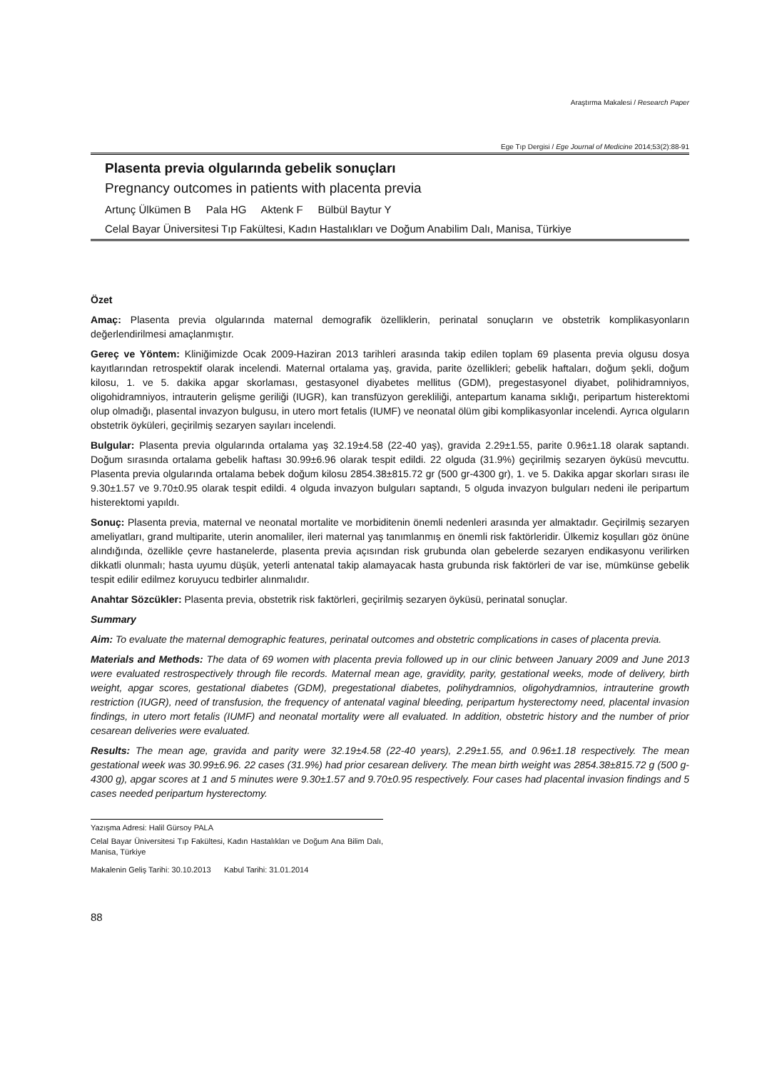Araştırma Makalesi / Research Paper
Ege Tıp Dergisi / Ege Journal of Medicine 2014;53(2):88-91
Plasenta previa olgularında gebelik sonuçları
Pregnancy outcomes in patients with placenta previa
Artunç Ülkümen B Pala HG Aktenk F Bülbül Baytur Y
Celal Bayar Üniversitesi Tıp Fakültesi, Kadın Hastalıkları ve Doğum Anabilim Dalı, Manisa, Türkiye
Özet
Amaç: Plasenta previa olgularında maternal demografik özelliklerin, perinatal sonuçların ve obstetrik komplikasyonların değerlendirilmesi amaçlanmıştır.
Gereç ve Yöntem: Kliniğimizde Ocak 2009-Haziran 2013 tarihleri arasında takip edilen toplam 69 plasenta previa olgusu dosya kayıtlarından retrospektif olarak incelendi. Maternal ortalama yaş, gravida, parite özellikleri; gebelik haftaları, doğum şekli, doğum kilosu, 1. ve 5. dakika apgar skorlaması, gestasyonel diyabetes mellitus (GDM), pregestasyonel diyabet, polihidramniyos, oligohidramniyos, intrauterin gelişme geriliği (IUGR), kan transfüzyon gerekliliği, antepartum kanama sıklığı, peripartum histerektomi olup olmadığı, plasental invazyon bulgusu, in utero mort fetalis (IUMF) ve neonatal ölüm gibi komplikasyonlar incelendi. Ayrıca olguların obstetrik öyküleri, geçirilmiş sezaryen sayıları incelendi.
Bulgular: Plasenta previa olgularında ortalama yaş 32.19±4.58 (22-40 yaş), gravida 2.29±1.55, parite 0.96±1.18 olarak saptandı. Doğum sırasında ortalama gebelik haftası 30.99±6.96 olarak tespit edildi. 22 olguda (31.9%) geçirilmiş sezaryen öyküsü mevcuttu. Plasenta previa olgularında ortalama bebek doğum kilosu 2854.38±815.72 gr (500 gr-4300 gr), 1. ve 5. Dakika apgar skorları sırası ile 9.30±1.57 ve 9.70±0.95 olarak tespit edildi. 4 olguda invazyon bulguları saptandı, 5 olguda invazyon bulguları nedeni ile peripartum histerektomi yapıldı.
Sonuç: Plasenta previa, maternal ve neonatal mortalite ve morbiditenin önemli nedenleri arasında yer almaktadır. Geçirilmiş sezaryen ameliyatları, grand multiparite, uterin anomaliler, ileri maternal yaş tanımlanmış en önemli risk faktörleridir. Ülkemiz koşulları göz önüne alındığında, özellikle çevre hastanelerde, plasenta previa açısından risk grubunda olan gebelerde sezaryen endikasyonu verilirken dikkatli olunmalı; hasta uyumu düşük, yeterli antenatal takip alamayacak hasta grubunda risk faktörleri de var ise, mümkünse gebelik tespit edilir edilmez koruyucu tedbirler alınmalıdır.
Anahtar Sözcükler: Plasenta previa, obstetrik risk faktörleri, geçirilmiş sezaryen öyküsü, perinatal sonuçlar.
Summary
Aim: To evaluate the maternal demographic features, perinatal outcomes and obstetric complications in cases of placenta previa.
Materials and Methods: The data of 69 women with placenta previa followed up in our clinic between January 2009 and June 2013 were evaluated restrospectively through file records. Maternal mean age, gravidity, parity, gestational weeks, mode of delivery, birth weight, apgar scores, gestational diabetes (GDM), pregestational diabetes, polihydramnios, oligohydramnios, intrauterine growth restriction (IUGR), need of transfusion, the frequency of antenatal vaginal bleeding, peripartum hysterectomy need, placental invasion findings, in utero mort fetalis (IUMF) and neonatal mortality were all evaluated. In addition, obstetric history and the number of prior cesarean deliveries were evaluated.
Results: The mean age, gravida and parity were 32.19±4.58 (22-40 years), 2.29±1.55, and 0.96±1.18 respectively. The mean gestational week was 30.99±6.96. 22 cases (31.9%) had prior cesarean delivery. The mean birth weight was 2854.38±815.72 g (500 g-4300 g), apgar scores at 1 and 5 minutes were 9.30±1.57 and 9.70±0.95 respectively. Four cases had placental invasion findings and 5 cases needed peripartum hysterectomy.
Yazışma Adresi: Halil Gürsoy PALA
Celal Bayar Üniversitesi Tıp Fakültesi, Kadın Hastalıkları ve Doğum Ana Bilim Dalı, Manisa, Türkiye
Makalenin Geliş Tarihi: 30.10.2013 Kabul Tarihi: 31.01.2014
88